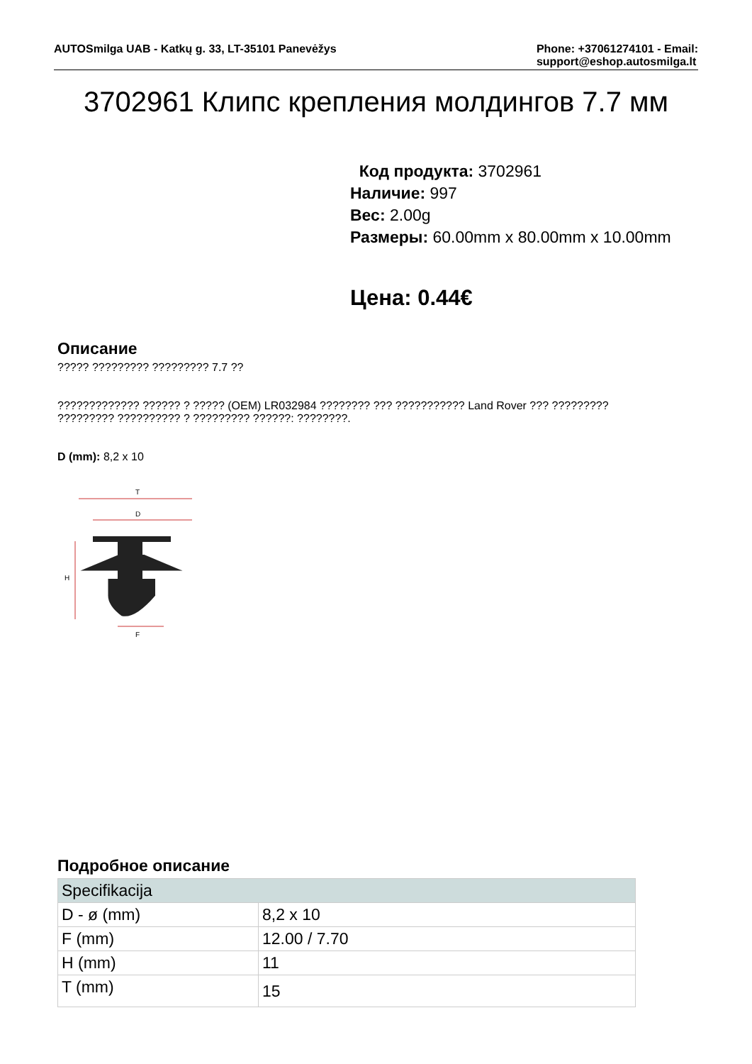AUTOSmilga UAB - Katkų g. 33, LT-35101 Panevėžys
Phone: +37061274101 - Email:
support@eshop.autosmilga.lt
3702961 Клипс крепления молдингов 7.7 мм
Код продукта: 3702961
Наличие: 997
Вес: 2.00g
Размеры: 60.00mm x 80.00mm x 10.00mm
Цена: 0.44€
Описание
????? ????????? ????????? 7.7 ??
????????????? ?????? ? ????? (OEM) LR032984 ???????? ??? ??????????? Land Rover ??? ?????????
????????? ?????????? ? ????????? ??????: ????????.
D (mm): 8,2 x 10
T
D
H
F
Подробное описание
| Specifikacija | |
| --- | --- |
| D - ø (mm) | 8,2 x 10 |
| F (mm) | 12.00 / 7.70 |
| H (mm) | 11 |
| T (mm) | 15 |